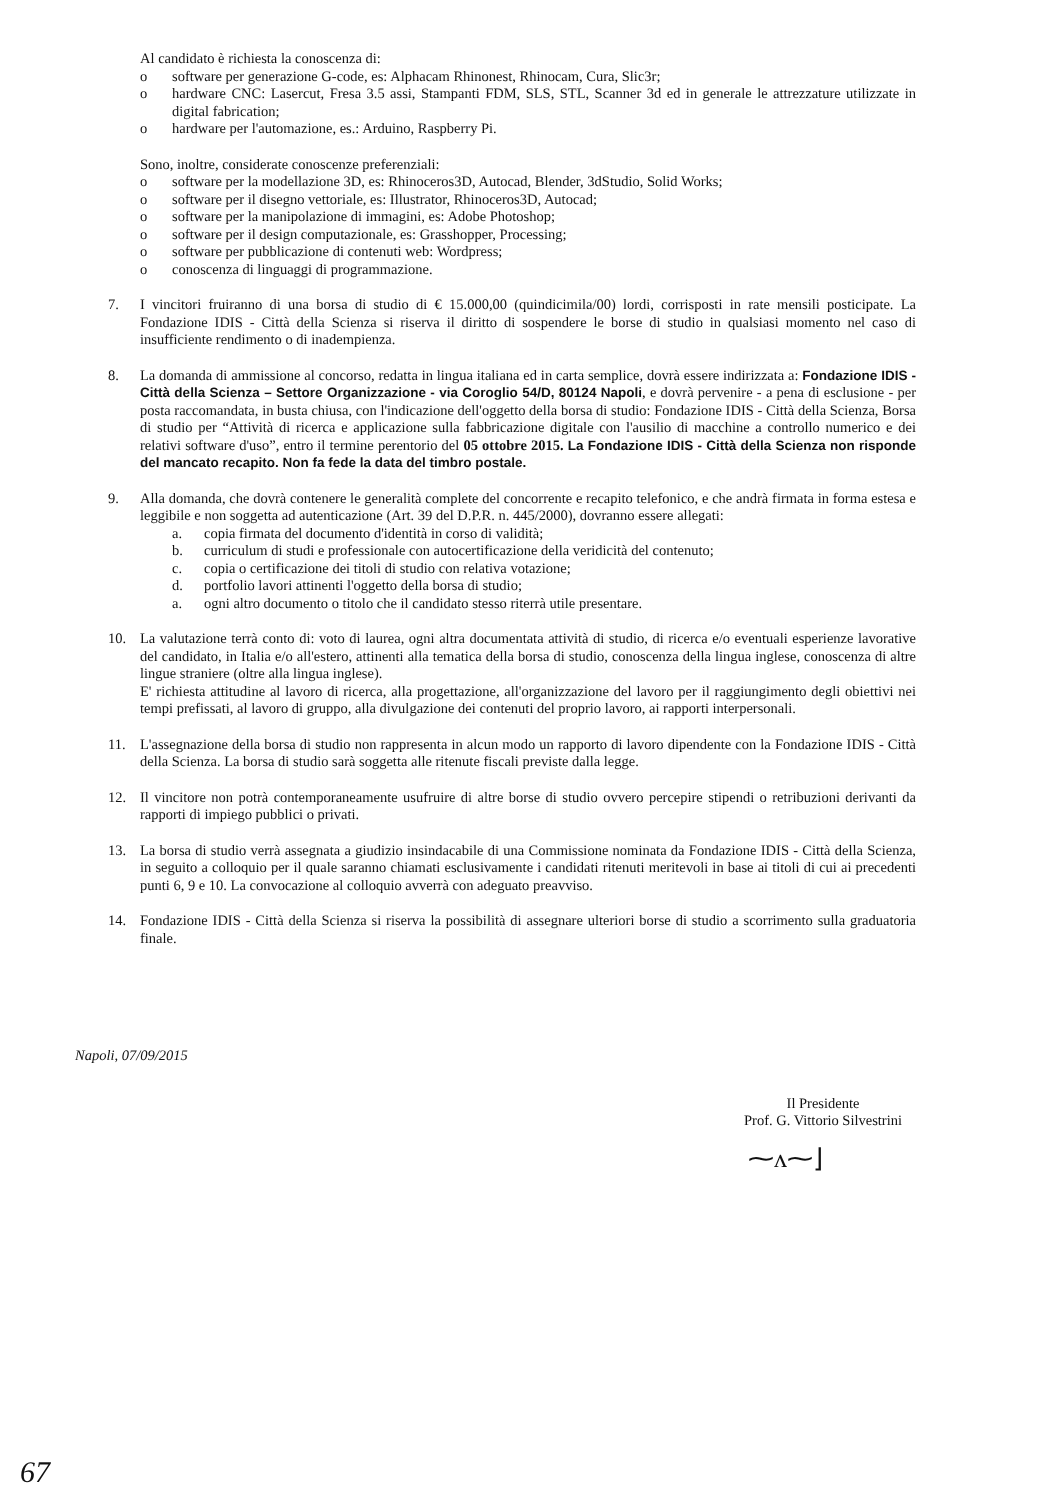Al candidato è richiesta la conoscenza di:
o software per generazione G-code, es: Alphacam Rhinonest, Rhinocam, Cura, Slic3r;
o hardware CNC: Lasercut, Fresa 3.5 assi, Stampanti FDM, SLS, STL, Scanner 3d ed in generale le attrezzature utilizzate in digital fabrication;
o hardware per l'automazione, es.: Arduino, Raspberry Pi.
Sono, inoltre, considerate conoscenze preferenziali:
o software per la modellazione 3D, es: Rhinoceros3D, Autocad, Blender, 3dStudio, Solid Works;
o software per il disegno vettoriale, es: Illustrator, Rhinoceros3D, Autocad;
o software per la manipolazione di immagini, es: Adobe Photoshop;
o software per il design computazionale, es: Grasshopper, Processing;
o software per pubblicazione di contenuti web: Wordpress;
o conoscenza di linguaggi di programmazione.
7. I vincitori fruiranno di una borsa di studio di € 15.000,00 (quindicimila/00) lordi, corrisposti in rate mensili posticipate. La Fondazione IDIS - Città della Scienza si riserva il diritto di sospendere le borse di studio in qualsiasi momento nel caso di insufficiente rendimento o di inadempienza.
8. La domanda di ammissione al concorso, redatta in lingua italiana ed in carta semplice, dovrà essere indirizzata a: Fondazione IDIS - Città della Scienza – Settore Organizzazione - via Coroglio 54/D, 80124 Napoli, e dovrà pervenire - a pena di esclusione - per posta raccomandata, in busta chiusa, con l'indicazione dell'oggetto della borsa di studio: Fondazione IDIS - Città della Scienza, Borsa di studio per “Attività di ricerca e applicazione sulla fabbricazione digitale con l'ausilio di macchine a controllo numerico e dei relativi software d'uso”, entro il termine perentorio del 05 ottobre 2015. La Fondazione IDIS - Città della Scienza non risponde del mancato recapito. Non fa fede la data del timbro postale.
9. Alla domanda, che dovrà contenere le generalità complete del concorrente e recapito telefonico, e che andrà firmata in forma estesa e leggibile e non soggetta ad autenticazione (Art. 39 del D.P.R. n. 445/2000), dovranno essere allegati:
a. copia firmata del documento d'identità in corso di validità;
b. curriculum di studi e professionale con autocertificazione della veridicità del contenuto;
c. copia o certificazione dei titoli di studio con relativa votazione;
d. portfolio lavori attinenti l'oggetto della borsa di studio;
a. ogni altro documento o titolo che il candidato stesso riterrà utile presentare.
10. La valutazione terrà conto di: voto di laurea, ogni altra documentata attività di studio, di ricerca e/o eventuali esperienze lavorative del candidato, in Italia e/o all'estero, attinenti alla tematica della borsa di studio, conoscenza della lingua inglese, conoscenza di altre lingue straniere (oltre alla lingua inglese).
E' richiesta attitudine al lavoro di ricerca, alla progettazione, all'organizzazione del lavoro per il raggiungimento degli obiettivi nei tempi prefissati, al lavoro di gruppo, alla divulgazione dei contenuti del proprio lavoro, ai rapporti interpersonali.
11. L'assegnazione della borsa di studio non rappresenta in alcun modo un rapporto di lavoro dipendente con la Fondazione IDIS - Città della Scienza. La borsa di studio sarà soggetta alle ritenute fiscali previste dalla legge.
12. Il vincitore non potrà contemporaneamente usufruire di altre borse di studio ovvero percepire stipendi o retribuzioni derivanti da rapporti di impiego pubblici o privati.
13. La borsa di studio verrà assegnata a giudizio insindacabile di una Commissione nominata da Fondazione IDIS - Città della Scienza, in seguito a colloquio per il quale saranno chiamati esclusivamente i candidati ritenuti meritevoli in base ai titoli di cui ai precedenti punti 6, 9 e 10. La convocazione al colloquio avverrà con adeguato preavviso.
14. Fondazione IDIS - Città della Scienza si riserva la possibilità di assegnare ulteriori borse di studio a scorrimento sulla graduatoria finale.
Napoli, 07/09/2015
Il Presidente
Prof. G. Vittorio Silvestrini
⁓ᴧ⁓⌋
67